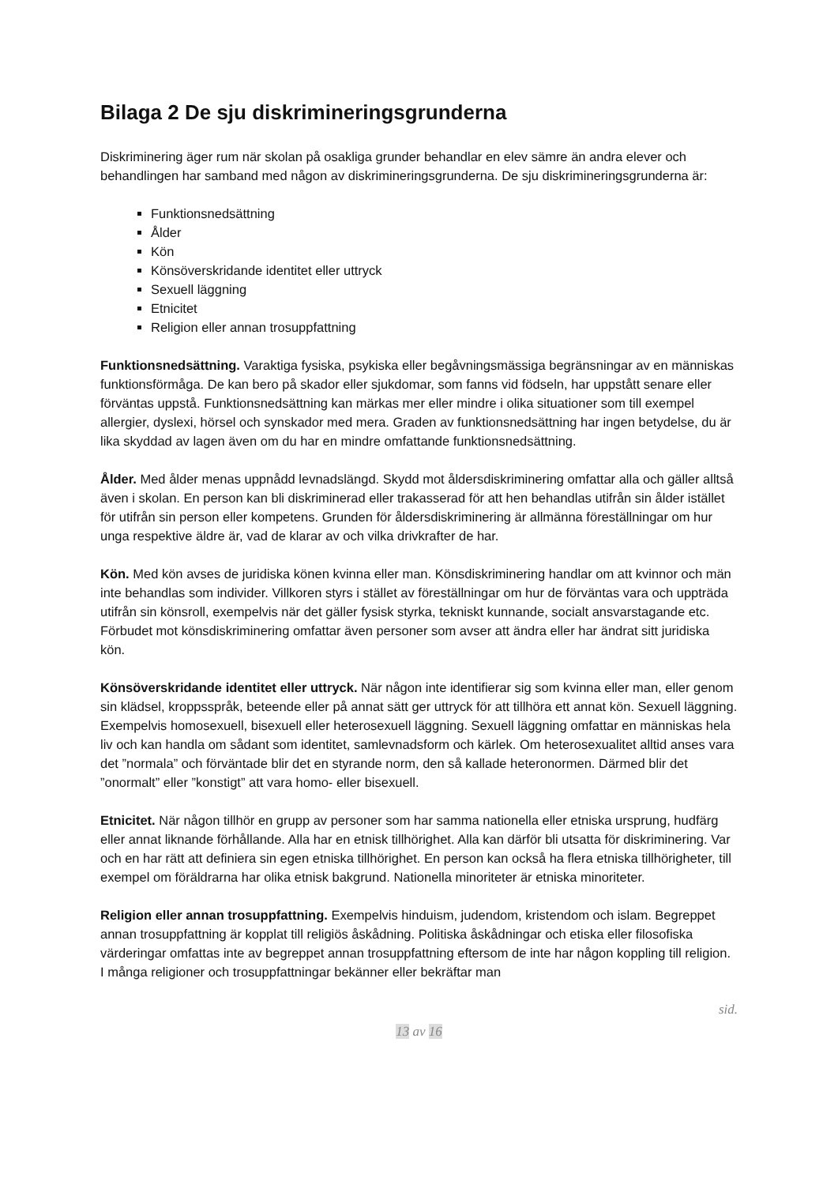Bilaga 2 De sju diskrimineringsgrunderna
Diskriminering äger rum när skolan på osakliga grunder behandlar en elev sämre än andra elever och behandlingen har samband med någon av diskrimineringsgrunderna. De sju diskrimineringsgrunderna är:
Funktionsnedsättning
Ålder
Kön
Könsöverskridande identitet eller uttryck
Sexuell läggning
Etnicitet
Religion eller annan trosuppfattning
Funktionsnedsättning. Varaktiga fysiska, psykiska eller begåvningsmässiga begränsningar av en människas funktionsförmåga. De kan bero på skador eller sjukdomar, som fanns vid födseln, har uppstått senare eller förväntas uppstå. Funktionsnedsättning kan märkas mer eller mindre i olika situationer som till exempel allergier, dyslexi, hörsel och synskador med mera. Graden av funktionsnedsättning har ingen betydelse, du är lika skyddad av lagen även om du har en mindre omfattande funktionsnedsättning.
Ålder. Med ålder menas uppnådd levnadslängd. Skydd mot åldersdiskriminering omfattar alla och gäller alltså även i skolan. En person kan bli diskriminerad eller trakasserad för att hen behandlas utifrån sin ålder istället för utifrån sin person eller kompetens. Grunden för åldersdiskriminering är allmänna föreställningar om hur unga respektive äldre är, vad de klarar av och vilka drivkrafter de har.
Kön. Med kön avses de juridiska könen kvinna eller man. Könsdiskriminering handlar om att kvinnor och män inte behandlas som individer. Villkoren styrs i stället av föreställningar om hur de förväntas vara och uppträda utifrån sin könsroll, exempelvis när det gäller fysisk styrka, tekniskt kunnande, socialt ansvarstagande etc. Förbudet mot könsdiskriminering omfattar även personer som avser att ändra eller har ändrat sitt juridiska kön.
Könsöverskridande identitet eller uttryck. När någon inte identifierar sig som kvinna eller man, eller genom sin klädsel, kroppsspråk, beteende eller på annat sätt ger uttryck för att tillhöra ett annat kön. Sexuell läggning. Exempelvis homosexuell, bisexuell eller heterosexuell läggning. Sexuell läggning omfattar en människas hela liv och kan handla om sådant som identitet, samlevnadsform och kärlek. Om heterosexualitet alltid anses vara det ”normala” och förväntade blir det en styrande norm, den så kallade heteronormen. Därmed blir det ”onormalt” eller ”konstigt” att vara homo- eller bisexuell.
Etnicitet. När någon tillhör en grupp av personer som har samma nationella eller etniska ursprung, hudfärg eller annat liknande förhållande. Alla har en etnisk tillhörighet. Alla kan därför bli utsatta för diskriminering. Var och en har rätt att definiera sin egen etniska tillhörighet. En person kan också ha flera etniska tillhörigheter, till exempel om föräldrarna har olika etnisk bakgrund. Nationella minoriteter är etniska minoriteter.
Religion eller annan trosuppfattning. Exempelvis hinduism, judendom, kristendom och islam. Begreppet annan trosuppfattning är kopplat till religiös åskådning. Politiska åskådningar och etiska eller filosofiska värderingar omfattas inte av begreppet annan trosuppfattning eftersom de inte har någon koppling till religion. I många religioner och trosuppfattningar bekänner eller bekräftar man
sid.
13 av 16